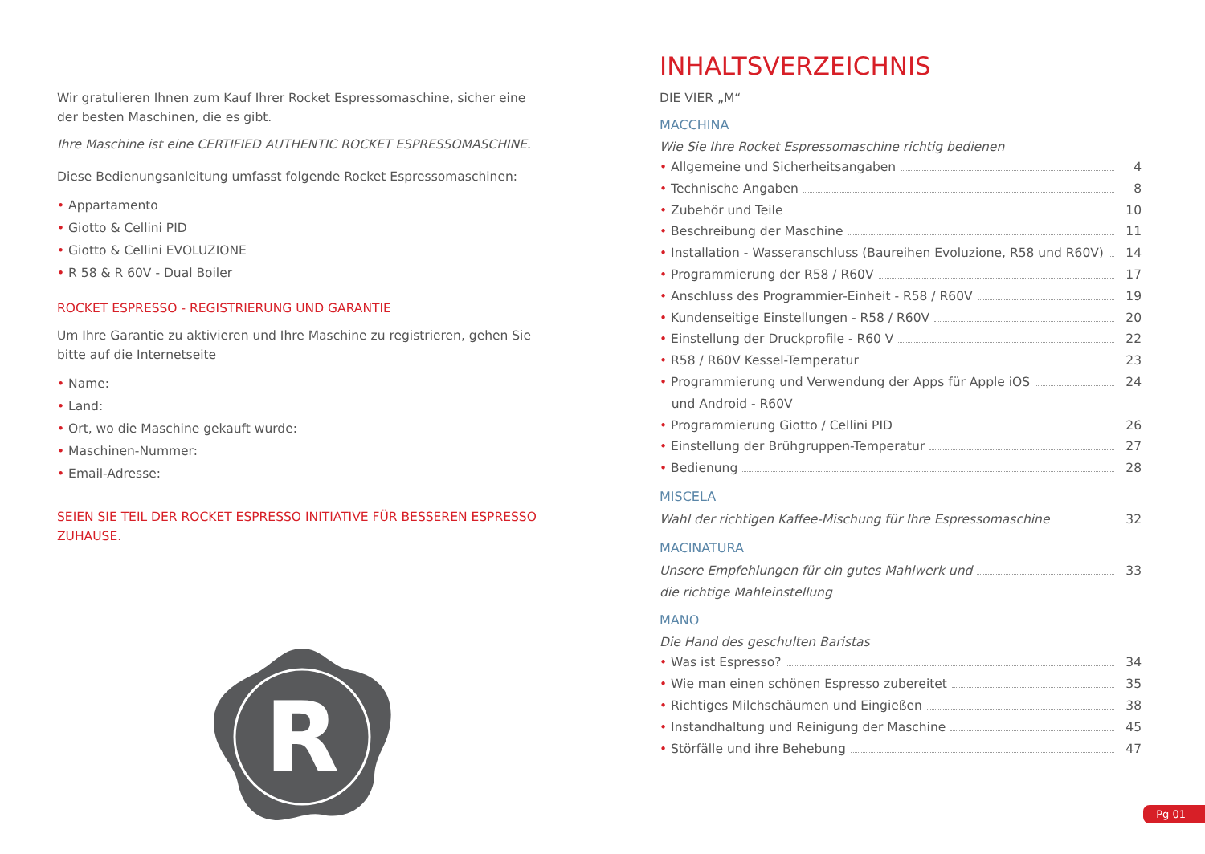Wir gratulieren Ihnen zum Kauf Ihrer Rocket Espressomaschine, sicher eine der besten Maschinen, die es gibt.
Ihre Maschine ist eine CERTIFIED AUTHENTIC ROCKET ESPRESSOMASCHINE.
Diese Bedienungsanleitung umfasst folgende Rocket Espressomaschinen:
• Appartamento
• Giotto & Cellini PID
• Giotto & Cellini EVOLUZIONE
• R 58 & R 60V - Dual Boiler
ROCKET ESPRESSO - REGISTRIERUNG UND GARANTIE
Um Ihre Garantie zu aktivieren und Ihre Maschine zu registrieren, gehen Sie bitte auf die Internetseite
• Name:
• Land:
• Ort, wo die Maschine gekauft wurde:
• Maschinen-Nummer:
• Email-Adresse:
SEIEN SIE TEIL DER ROCKET ESPRESSO INITIATIVE FÜR BESSEREN ESPRESSO ZUHAUSE.
R
INHALTSVERZEICHNIS
DIE VIER „M“
MACCHINA
Wie Sie Ihre Rocket Espressomaschine richtig bedienen
• Allgemeine und Sicherheitsangaben 4
• Technische Angaben 8
• Zubehör und Teile 10
• Beschreibung der Maschine 11
• Installation - Wasseranschluss (Baureihen Evoluzione, R58 und R60V) 14
• Programmierung der R58 / R60V 17
• Anschluss des Programmier-Einheit - R58 / R60V 19
• Kundenseitige Einstellungen - R58 / R60V 20
• Einstellung der Druckprofile - R60 V 22
• R58 / R60V Kessel-Temperatur 23
• Programmierung und Verwendung der Apps für Apple iOS
und Android - R60V 24
• Programmierung Giotto / Cellini PID 26
• Einstellung der Brühgruppen-Temperatur 27
• Bedienung 28
MISCELA
Wahl der richtigen Kaffee-Mischung für Ihre Espressomaschine 32
MACINATURA
Unsere Empfehlungen für ein gutes Mahlwerk und
die richtige Mahleinstellung 33
MANO
Die Hand des geschulten Baristas
• Was ist Espresso? 34
• Wie man einen schönen Espresso zubereitet 35
• Richtiges Milchschäumen und Eingießen 38
• Instandhaltung und Reinigung der Maschine 45
• Störfälle und ihre Behebung 47
Pg 01